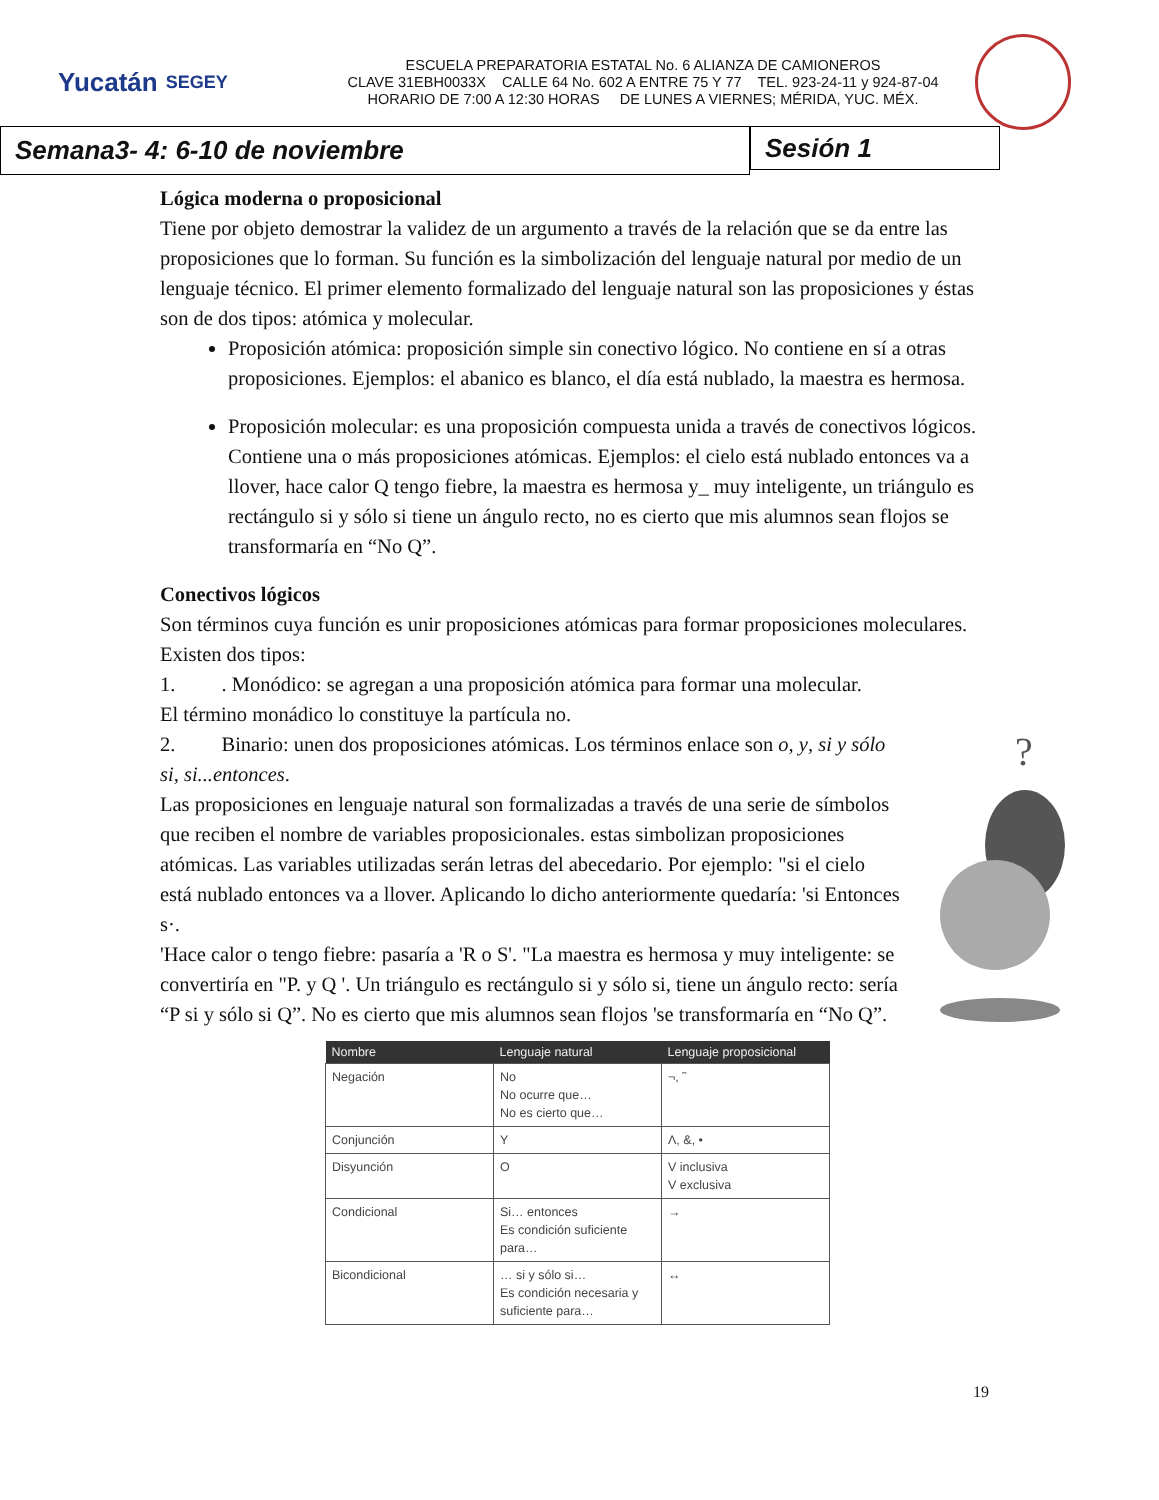Yucatán SEGEY
ESCUELA PREPARATORIA ESTATAL No. 6 ALIANZA DE CAMIONEROS
CLAVE 31EBH0033X CALLE 64 No. 602 A ENTRE 75 Y 77 TEL. 923-24-11 y 924-87-04
HORARIO DE 7:00 A 12:30 HORAS DE LUNES A VIERNES; MÉRIDA, YUC. MÉX.
Semana3- 4: 6-10 de noviembre
Sesión 1
Lógica moderna o proposicional
Tiene por objeto demostrar la validez de un argumento a través de la relación que se da entre las proposiciones que lo forman. Su función es la simbolización del lenguaje natural por medio de un lenguaje técnico. El primer elemento formalizado del lenguaje natural son las proposiciones y éstas son de dos tipos: atómica y molecular.
Proposición atómica: proposición simple sin conectivo lógico. No contiene en sí a otras proposiciones. Ejemplos: el abanico es blanco, el día está nublado, la maestra es hermosa.
Proposición molecular: es una proposición compuesta unida a través de conectivos lógicos. Contiene una o más proposiciones atómicas. Ejemplos: el cielo está nublado entonces va a llover, hace calor Q tengo fiebre, la maestra es hermosa y_ muy inteligente, un triángulo es rectángulo si y sólo si tiene un ángulo recto, no es cierto que mis alumnos sean flojos se transformaría en “No Q”.
Conectivos lógicos
Son términos cuya función es unir proposiciones atómicas para formar proposiciones moleculares. Existen dos tipos:
1. . Monódico: se agregan a una proposición atómica para formar una molecular.
El término monádico lo constituye la partícula no.
2. Binario: unen dos proposiciones atómicas. Los términos enlace son o, y, si y sólo si, si...entonces.
Las proposiciones en lenguaje natural son formalizadas a través de una serie de símbolos que reciben el nombre de variables proposicionales. estas simbolizan proposiciones atómicas. Las variables utilizadas serán letras del abecedario. Por ejemplo: "si el cielo está nublado entonces va a llover. Aplicando lo dicho anteriormente quedaría: 'si Entonces s·.
'Hace calor o tengo fiebre: pasaría a 'R o S'. "La maestra es hermosa y muy inteligente: se convertiría en "P. y Q '. Un triángulo es rectángulo si y sólo si, tiene un ángulo recto: sería
“P si y sólo si Q”. No es cierto que mis alumnos sean flojos 'se transformaría en “No Q”.
?
| Nombre | Lenguaje natural | Lenguaje proposicional |
| --- | --- | --- |
| Negación | No No ocurre que… No es cierto que… | ¬, ˜ |
| Conjunción | Y | Λ, &, • |
| Disyunción | O | V inclusiva V exclusiva |
| Condicional | Si… entonces Es condición suficiente para… | → |
| Bicondicional | … si y sólo si… Es condición necesaria y suficiente para… | ↔ |
19